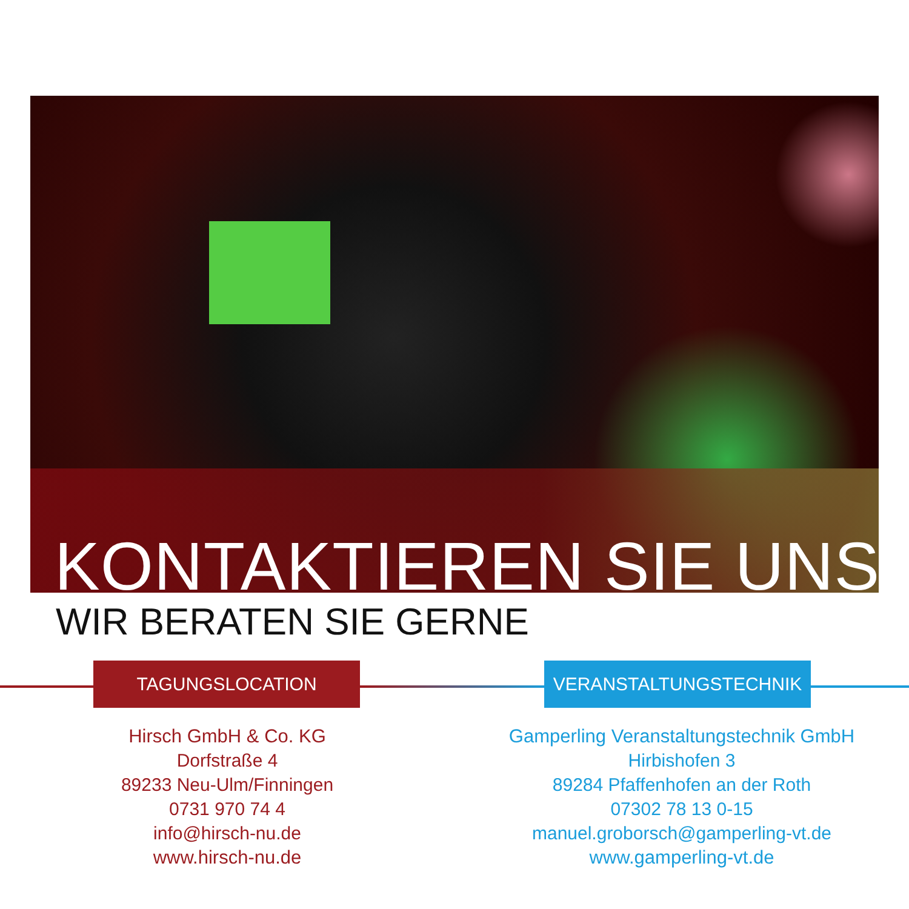KONTAKTIEREN SIE UNS
WIR BERATEN SIE GERNE
TAGUNGSLOCATION VERANSTALTUNGSTECHNIK
Hirsch GmbH & Co. KG
Dorfstraße 4
89233 Neu-Ulm/Finningen
0731 970 74 4
info@hirsch-nu.de
www.hirsch-nu.de
Gamperling Veranstaltungstechnik GmbH
Hirbishofen 3
89284 Pfaffenhofen an der Roth
07302 78 13 0-15
manuel.groborsch@gamperling-vt.de
www.gamperling-vt.de